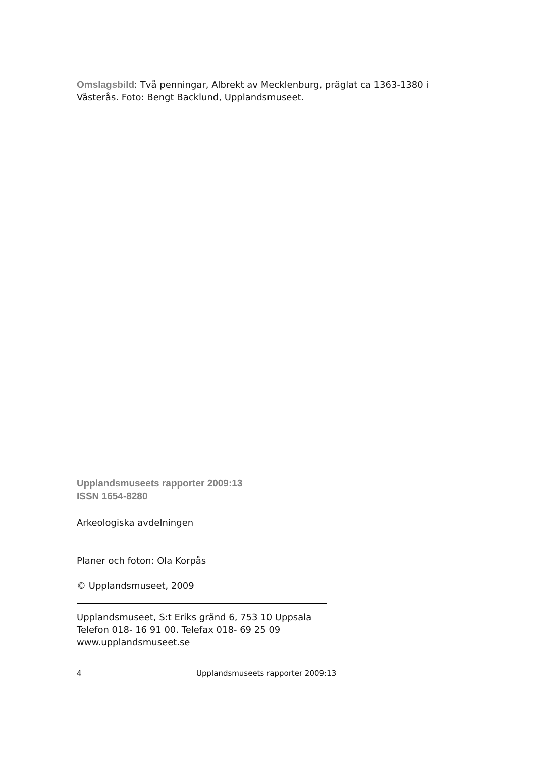Omslagsbild: Två penningar, Albrekt av Mecklenburg, präglat ca 1363-1380 i Västerås. Foto: Bengt Backlund, Upplandsmuseet.
Upplandsmuseets rapporter 2009:13
ISSN 1654-8280
Arkeologiska avdelningen
Planer och foton: Ola Korpås
© Upplandsmuseet, 2009
Upplandsmuseet, S:t Eriks gränd 6, 753 10 Uppsala
Telefon 018- 16 91 00. Telefax 018- 69 25 09
www.upplandsmuseet.se
4 Upplandsmuseets rapporter 2009:13